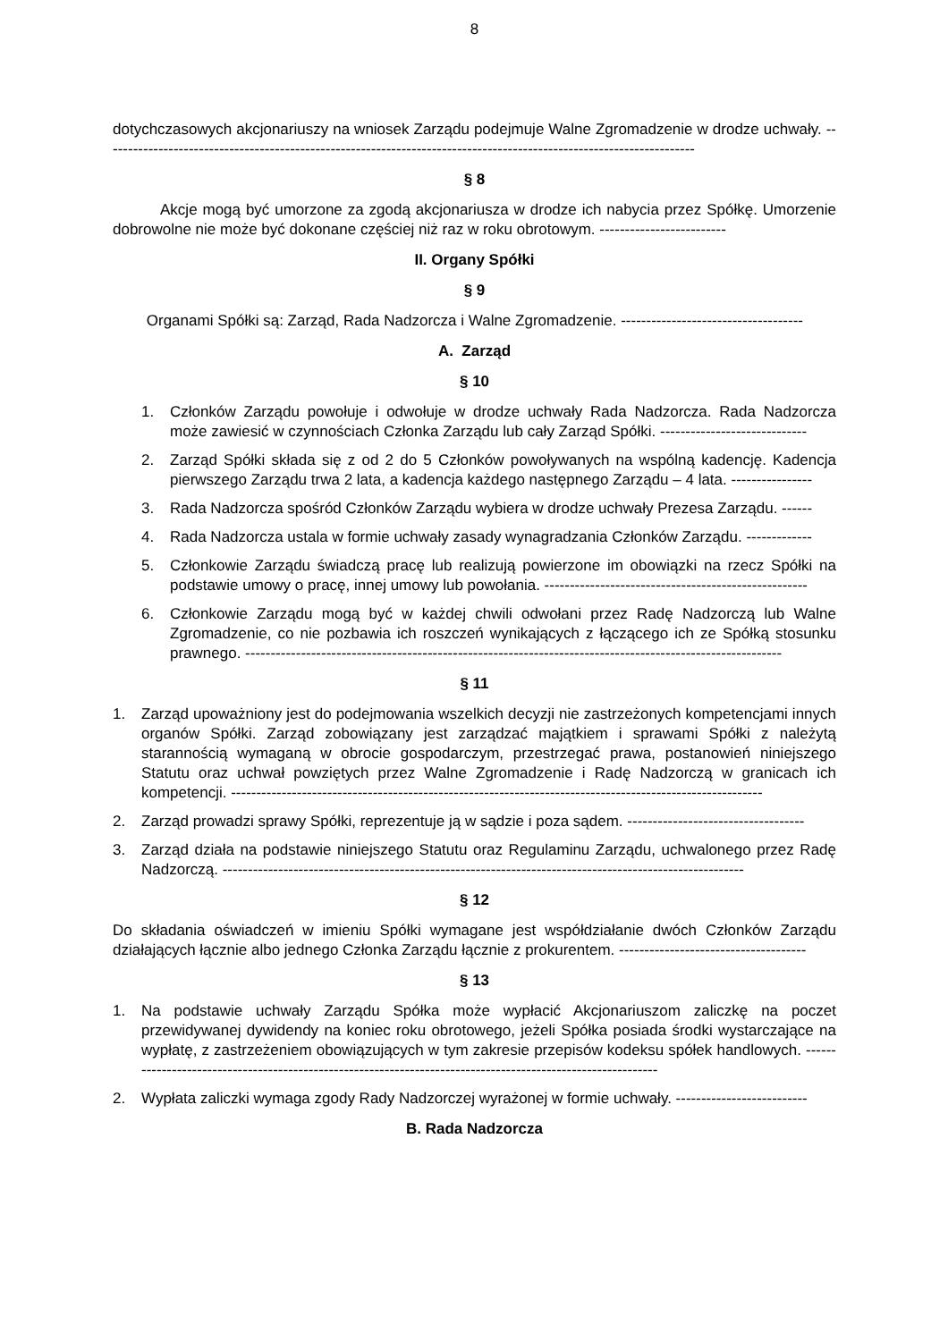8
dotychczasowych akcjonariuszy na wniosek Zarządu podejmuje Walne Zgromadzenie w drodze uchwały. ---------------------------------------------------------------------------------------------------------------------
§ 8
Akcje mogą być umorzone za zgodą akcjonariusza w drodze ich nabycia przez Spółkę. Umorzenie dobrowolne nie może być dokonane częściej niż raz w roku obrotowym. -------------------------
II. Organy Spółki
§ 9
Organami Spółki są: Zarząd, Rada Nadzorcza i Walne Zgromadzenie. ------------------------------------
A. Zarząd
§ 10
1. Członków Zarządu powołuje i odwołuje w drodze uchwały Rada Nadzorcza. Rada Nadzorcza może zawiesić w czynnościach Członka Zarządu lub cały Zarząd Spółki. -----------------------------
2. Zarząd Spółki składa się z od 2 do 5 Członków powoływanych na wspólną kadencję. Kadencja pierwszego Zarządu trwa 2 lata, a kadencja każdego następnego Zarządu – 4 lata. ----------------
3. Rada Nadzorcza spośród Członków Zarządu wybiera w drodze uchwały Prezesa Zarządu. ------
4. Rada Nadzorcza ustala w formie uchwały zasady wynagradzania Członków Zarządu. -------------
5. Członkowie Zarządu świadczą pracę lub realizują powierzone im obowiązki na rzecz Spółki na podstawie umowy o pracę, innej umowy lub powołania. ----------------------------------------------------
6. Członkowie Zarządu mogą być w każdej chwili odwołani przez Radę Nadzorczą lub Walne Zgromadzenie, co nie pozbawia ich roszczeń wynikających z łączącego ich ze Spółką stosunku prawnego. ----------------------------------------------------------------------------------------------------------
§ 11
1. Zarząd upoważniony jest do podejmowania wszelkich decyzji nie zastrzeżonych kompetencjami innych organów Spółki. Zarząd zobowiązany jest zarządzać majątkiem i sprawami Spółki z należytą starannością wymaganą w obrocie gospodarczym, przestrzegać prawa, postanowień niniejszego Statutu oraz uchwał powziętych przez Walne Zgromadzenie i Radę Nadzorczą w granicach ich kompetencji. ---------------------------------------------------------------------------------------------------------
2. Zarząd prowadzi sprawy Spółki, reprezentuje ją w sądzie i poza sądem. -----------------------------------
3. Zarząd działa na podstawie niniejszego Statutu oraz Regulaminu Zarządu, uchwalonego przez Radę Nadzorczą. -------------------------------------------------------------------------------------------------------
§ 12
Do składania oświadczeń w imieniu Spółki wymagane jest współdziałanie dwóch Członków Zarządu działających łącznie albo jednego Członka Zarządu łącznie z prokurentem. -------------------------------------
§ 13
1. Na podstawie uchwały Zarządu Spółka może wypłacić Akcjonariuszom zaliczkę na poczet przewidywanej dywidendy na koniec roku obrotowego, jeżeli Spółka posiada środki wystarczające na wypłatę, z zastrzeżeniem obowiązujących w tym zakresie przepisów kodeksu spółek handlowych. ------------------------------------------------------------------------------------------------------------
2. Wypłata zaliczki wymaga zgody Rady Nadzorczej wyrażonej w formie uchwały. --------------------------
B. Rada Nadzorcza